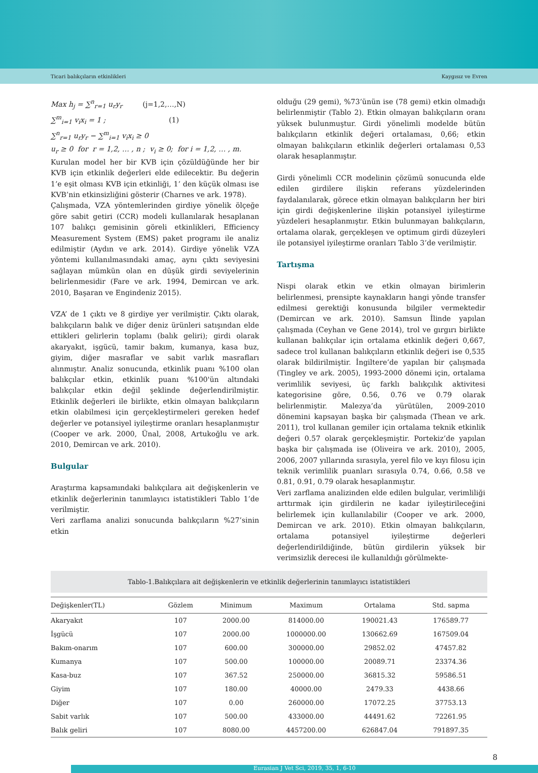Ticari balıkçıların etkinlikleri Kaygısız ve Evren
Max h<sub>j</sub> = ∑<sup>n</sup><sub>r=1</sub> u<sub>r</sub>y<sub>r</sub> (j=1,2,…,N)
∑<sup>m</sup><sub>i=1</sub> v<sub>i</sub>x<sub>i</sub> = 1 ; (1)
∑<sup>n</sup><sub>r=1</sub> u<sub>r</sub>y<sub>r</sub> − ∑<sup>m</sup><sub>i=1</sub> v<sub>i</sub>x<sub>i</sub> ≥ 0
u<sub>r</sub> ≥ 0 for r = 1,2, … , n ; v<sub>i</sub> ≥ 0; for i = 1,2, … , m.
Kurulan model her bir KVB için çözüldüğünde her bir KVB için etkinlik değerleri elde edilecektir. Bu değerin 1’e eşit olması KVB için etkinliği, 1’ den küçük olması ise KVB’nin etkinsizliğini gösterir (Charnes ve ark. 1978).
Çalışmada, VZA yöntemlerinden girdiye yönelik ölçeğe göre sabit getiri (CCR) modeli kullanılarak hesaplanan 107 balıkçı gemisinin göreli etkinlikleri, Efficiency Measurement System (EMS) paket programı ile analiz edilmiştir (Aydın ve ark. 2014). Girdiye yönelik VZA yöntemi kullanılmasındaki amaç, aynı çıktı seviyesini sağlayan mümkün olan en düşük girdi seviyelerinin belirlenmesidir (Fare ve ark. 1994, Demircan ve ark. 2010, Başaran ve Engindeniz 2015).
VZA’ de 1 çıktı ve 8 girdiye yer verilmiştir. Çıktı olarak, balıkçıların balık ve diğer deniz ürünleri satışından elde ettikleri gelirlerin toplamı (balık geliri); girdi olarak akaryakıt, işgücü, tamir bakım, kumanya, kasa buz, giyim, diğer masraflar ve sabit varlık masrafları alınmıştır. Analiz sonucunda, etkinlik puanı %100 olan balıkçılar etkin, etkinlik puanı %100'ün altındaki balıkçılar etkin değil şeklinde değerlendirilmiştir. Etkinlik değerleri ile birlikte, etkin olmayan balıkçıların etkin olabilmesi için gerçekleştirmeleri gereken hedef değerler ve potansiyel iyileştirme oranları hesaplanmıştır (Cooper ve ark. 2000, Ünal, 2008, Artukoğlu ve ark. 2010, Demircan ve ark. 2010).
Bulgular
Araştırma kapsamındaki balıkçılara ait değişkenlerin ve etkinlik değerlerinin tanımlayıcı istatistikleri Tablo 1’de verilmiştir.
Veri zarflama analizi sonucunda balıkçıların %27’sinin etkin
olduğu (29 gemi), %73’ünün ise (78 gemi) etkin olmadığı belirlenmiştir (Tablo 2). Etkin olmayan balıkçıların oranı yüksek bulunmuştur. Girdi yönelimli modelde bütün balıkçıların etkinlik değeri ortalaması, 0,66; etkin olmayan balıkçıların etkinlik değerleri ortalaması 0,53 olarak hesaplanmıştır.
Girdi yönelimli CCR modelinin çözümü sonucunda elde edilen girdilere ilişkin referans yüzdelerinden faydalanılarak, görece etkin olmayan balıkçıların her biri için girdi değişkenlerine ilişkin potansiyel iyileştirme yüzdeleri hesaplanmıştır. Etkin bulunmayan balıkçıların, ortalama olarak, gerçekleşen ve optimum girdi düzeyleri ile potansiyel iyileştirme oranları Tablo 3’de verilmiştir.
Tartışma
Nispi olarak etkin ve etkin olmayan birimlerin belirlenmesi, prensipte kaynakların hangi yönde transfer edilmesi gerektiği konusunda bilgiler vermektedir (Demircan ve ark. 2010). Samsun İlinde yapılan çalışmada (Ceyhan ve Gene 2014), trol ve gırgırı birlikte kullanan balıkçılar için ortalama etkinlik değeri 0,667, sadece trol kullanan balıkçıların etkinlik değeri ise 0,535 olarak bildirilmiştir. İngiltere’de yapılan bir çalışmada (Tingley ve ark. 2005), 1993-2000 dönemi için, ortalama verimlilik seviyesi, üç farklı balıkçılık aktivitesi kategorisine göre, 0.56, 0.76 ve 0.79 olarak belirlenmiştir. Malezya’da yürütülen, 2009-2010 dönemini kapsayan başka bir çalışmada (Thean ve ark. 2011), trol kullanan gemiler için ortalama teknik etkinlik değeri 0.57 olarak gerçekleşmiştir. Portekiz’de yapılan başka bir çalışmada ise (Oliveira ve ark. 2010), 2005, 2006, 2007 yıllarında sırasıyla, yerel filo ve kıyı filosu için teknik verimlilik puanları sırasıyla 0.74, 0.66, 0.58 ve 0.81, 0.91, 0.79 olarak hesaplanmıştır.
Veri zarflama analizinden elde edilen bulgular, verimliliği arttırmak için girdilerin ne kadar iyileştirileceğini belirlemek için kullanılabilir (Cooper ve ark. 2000, Demircan ve ark. 2010). Etkin olmayan balıkçıların, ortalama potansiyel iyileştirme değerleri değerlendirildiğinde, bütün girdilerin yüksek bir verimsizlik derecesi ile kullanıldığı görülmekte-
Tablo-1.Balıkçılara ait değişkenlerin ve etkinlik değerlerinin tanımlayıcı istatistikleri
| Değişkenler(TL) | Gözlem | Minimum | Maximum | Ortalama | Std. sapma |
| --- | --- | --- | --- | --- | --- |
| Akaryakıt | 107 | 2000.00 | 814000.00 | 190021.43 | 176589.77 |
| İşgücü | 107 | 2000.00 | 1000000.00 | 130662.69 | 167509.04 |
| Bakım-onarım | 107 | 600.00 | 300000.00 | 29852.02 | 47457.82 |
| Kumanya | 107 | 500.00 | 100000.00 | 20089.71 | 23374.36 |
| Kasa-buz | 107 | 367.52 | 250000.00 | 36815.32 | 59586.51 |
| Giyim | 107 | 180.00 | 40000.00 | 2479.33 | 4438.66 |
| Diğer | 107 | 0.00 | 260000.00 | 17072.25 | 37753.13 |
| Sabit varlık | 107 | 500.00 | 433000.00 | 44491.62 | 72261.95 |
| Balık geliri | 107 | 8080.00 | 4457200.00 | 626847.04 | 791897.35 |
8
Eurasian J Vet Sci, 2019, 35, 1, 6-10